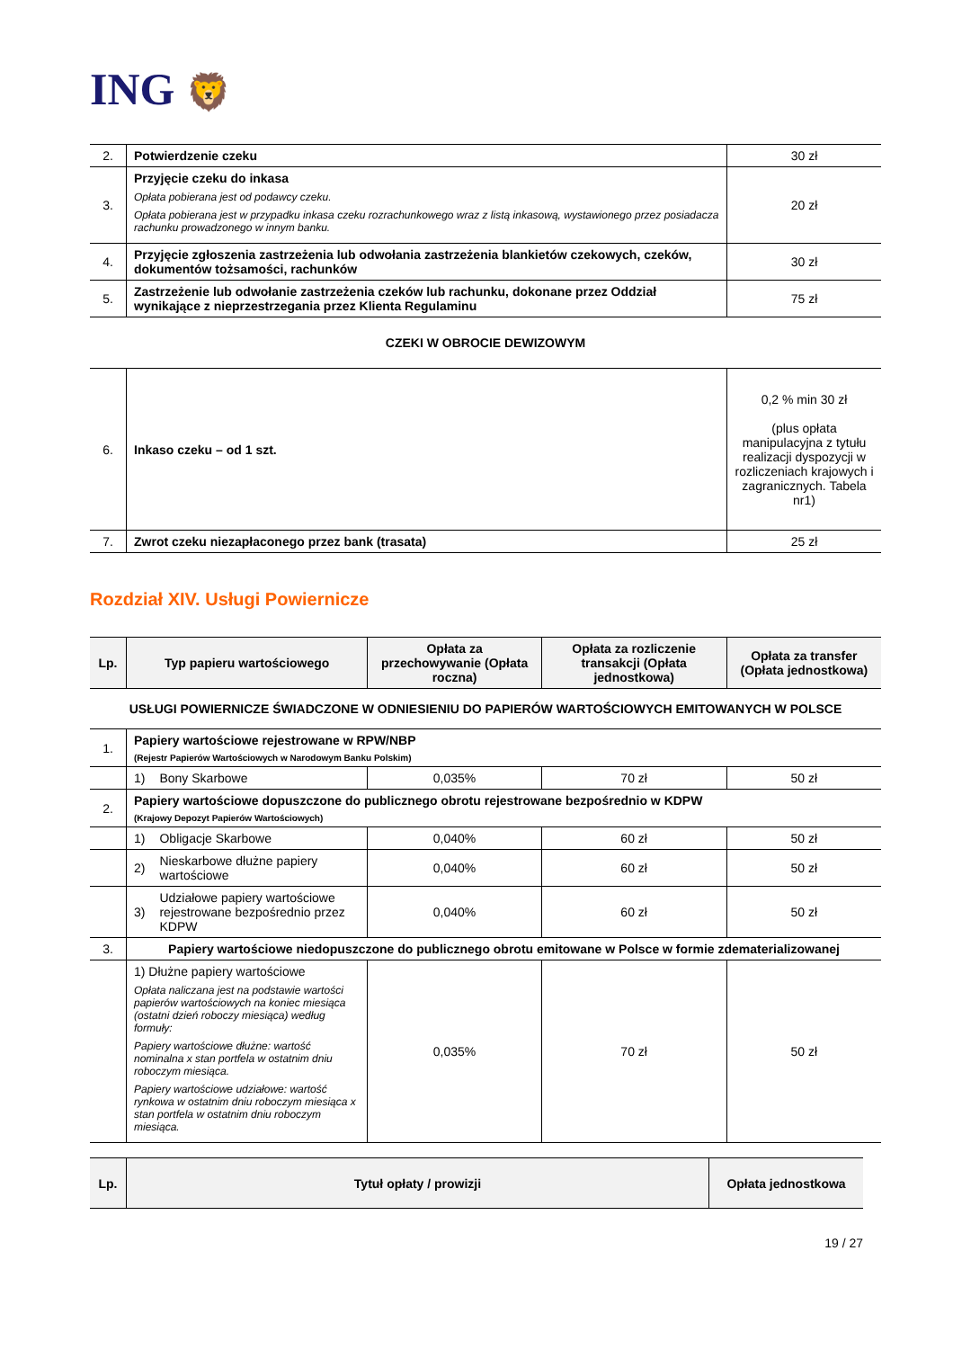ING 🦁
| 2. | Potwierdzenie czeku | 30 zł |
| 3. | Przyjęcie czeku do inkasa Opłata pobierana jest od podawcy czeku. Opłata pobierana jest w przypadku inkasa czeku rozrachunkowego wraz z listą inkasową, wystawionego przez posiadacza rachunku prowadzonego w innym banku. | 20 zł |
| 4. | Przyjęcie zgłoszenia zastrzeżenia lub odwołania zastrzeżenia blankietów czekowych, czeków, dokumentów tożsamości, rachunków | 30 zł |
| 5. | Zastrzeżenie lub odwołanie zastrzeżenia czeków lub rachunku, dokonane przez Oddział wynikające z nieprzestrzegania przez Klienta Regulaminu | 75 zł |
CZEKI W OBROCIE DEWIZOWYM
| 6. | Inkaso czeku – od 1 szt. | 0,2 % min 30 zł (plus opłata manipulacyjna z tytułu realizacji dyspozycji w rozliczeniach krajowych i zagranicznych. Tabela nr1) |
| 7. | Zwrot czeku niezapłaconego przez bank (trasata) | 25 zł |
Rozdział XIV. Usługi Powiernicze
| Lp. | Typ papieru wartościowego | | Opłata za przechowywanie (Opłata roczna) | Opłata za rozliczenie transakcji (Opłata jednostkowa) | Opłata za transfer (Opłata jednostkowa) |
| --- | --- | --- | --- | --- | --- |
| USŁUGI POWIERNICZE ŚWIADCZONE W ODNIESIENIU DO PAPIERÓW WARTOŚCIOWYCH EMITOWANYCH W POLSCE | | | | | |
| 1. | Papiery wartościowe rejestrowane w RPW/NBP (Rejestr Papierów Wartościowych w Narodowym Banku Polskim) | | | | |
| | 1) | Bony Skarbowe | 0,035% | 70 zł | 50 zł |
| 2. | Papiery wartościowe dopuszczone do publicznego obrotu rejestrowane bezpośrednio w KDPW (Krajowy Depozyt Papierów Wartościowych) | | | | |
| | 1) | Obligacje Skarbowe | 0,040% | 60 zł | 50 zł |
| | 2) | Nieskarbowe dłużne papiery wartościowe | 0,040% | 60 zł | 50 zł |
| | 3) | Udziałowe papiery wartościowe rejestrowane bezpośrednio przez KDPW | 0,040% | 60 zł | 50 zł |
| 3. | Papiery wartościowe niedopuszczone do publicznego obrotu emitowane w Polsce w formie zdematerializowanej | | | | |
| | 1) Dłużne papiery wartościowe Opłata naliczana jest na podstawie wartości papierów wartościowych na koniec miesiąca (ostatni dzień roboczy miesiąca) według formuły: Papiery wartościowe dłużne: wartość nominalna x stan portfela w ostatnim dniu roboczym miesiąca. Papiery wartościowe udziałowe: wartość rynkowa w ostatnim dniu roboczym miesiąca x stan portfela w ostatnim dniu roboczym miesiąca. | | 0,035% | 70 zł | 50 zł |
| Lp. | Tytuł opłaty / prowizji | Opłata jednostkowa |
| --- | --- | --- |
19 / 27